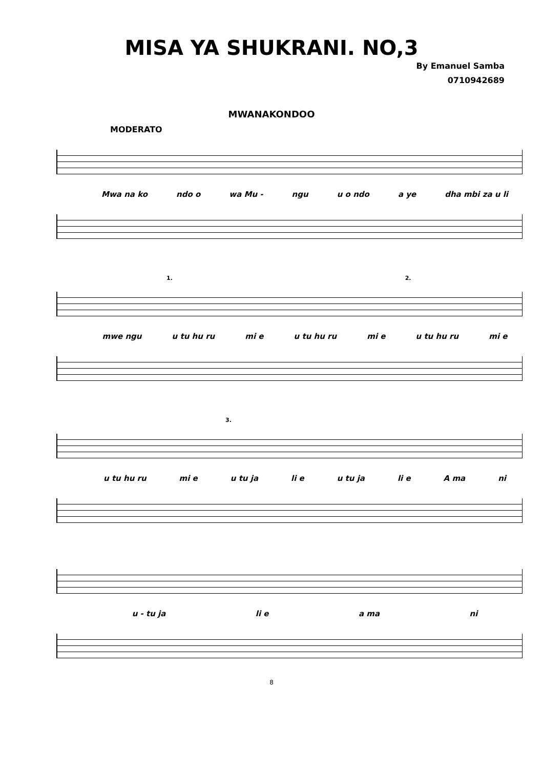MISA YA SHUKRANI. NO,3
By Emanuel Samba
0710942689
MWANAKONDOO
MODERATO
Mwa na ko ndo o wa Mu - ngu u o ndo a ye dha mbi za u li
1. 2.
mwe ngu u tu hu ru mi e u tu hu ru mi e u tu hu ru mi e
3.
u tu hu ru mi e u tu ja li e u tu ja li e A ma ni
u - tu ja li e a ma ni
8